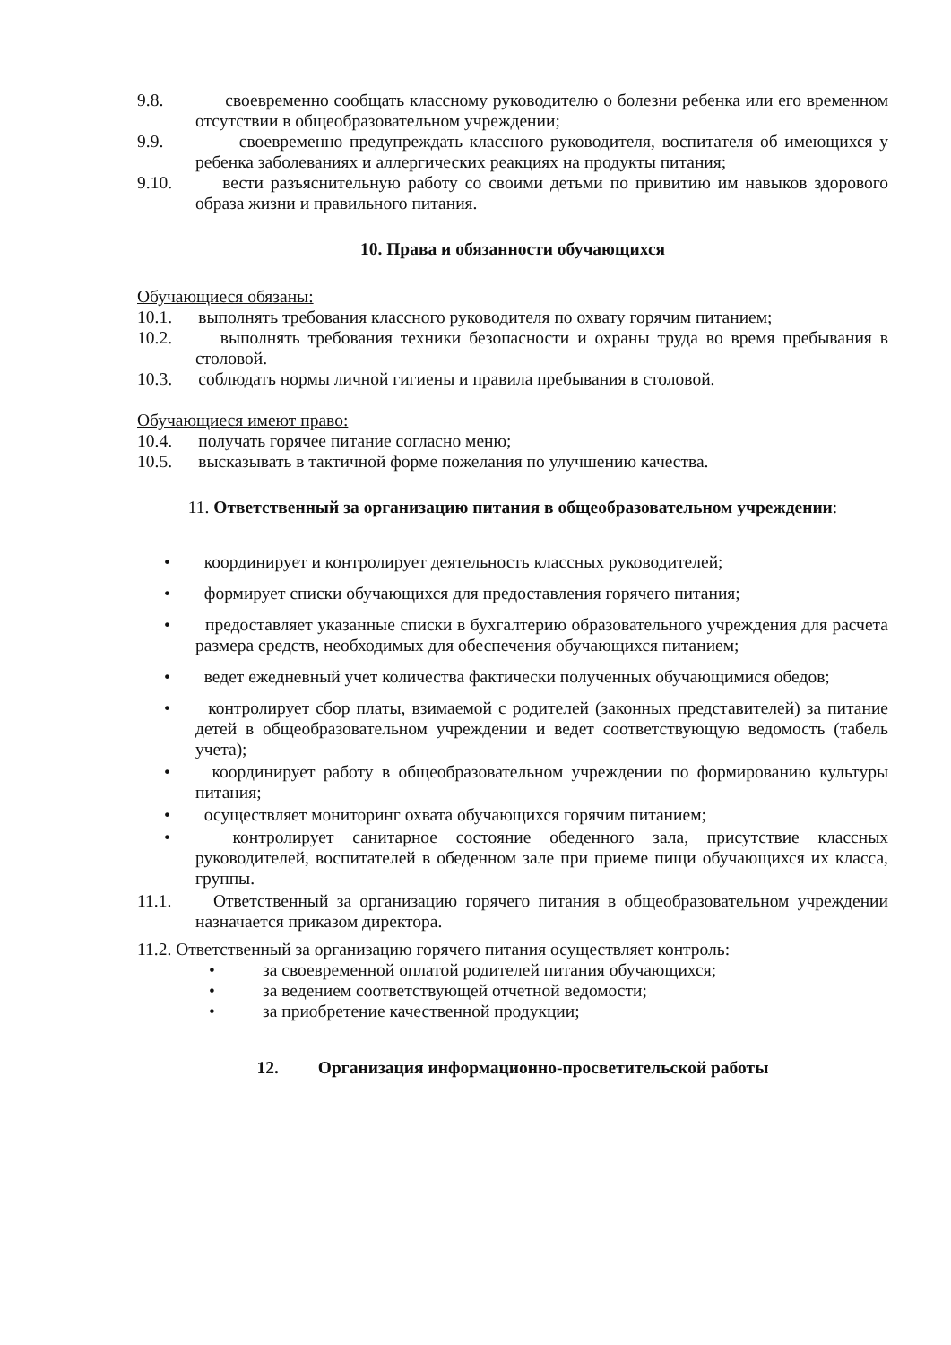9.8. своевременно сообщать классному руководителю о болезни ребенка или его временном отсутствии в общеобразовательном учреждении;
9.9. своевременно предупреждать классного руководителя, воспитателя об имеющихся у ребенка заболеваниях и аллергических реакциях на продукты питания;
9.10. вести разъяснительную работу со своими детьми по привитию им навыков здорового образа жизни и правильного питания.
10. Права и обязанности обучающихся
Обучающиеся обязаны:
10.1. выполнять требования классного руководителя по охвату горячим питанием;
10.2. выполнять требования техники безопасности и охраны труда во время пребывания в столовой.
10.3. соблюдать нормы личной гигиены и правила пребывания в столовой.
Обучающиеся имеют право:
10.4. получать горячее питание согласно меню;
10.5. высказывать в тактичной форме пожелания по улучшению качества.
11. Ответственный за организацию питания в общеобразовательном учреждении:
• координирует и контролирует деятельность классных руководителей;
• формирует списки обучающихся для предоставления горячего питания;
• предоставляет указанные списки в бухгалтерию образовательного учреждения для расчета размера средств, необходимых для обеспечения обучающихся питанием;
• ведет ежедневный учет количества фактически полученных обучающимися обедов;
• контролирует сбор платы, взимаемой с родителей (законных представителей) за питание детей в общеобразовательном учреждении и ведет соответствующую ведомость (табель учета);
• координирует работу в общеобразовательном учреждении по формированию культуры питания;
• осуществляет мониторинг охвата обучающихся горячим питанием;
• контролирует санитарное состояние обеденного зала, присутствие классных руководителей, воспитателей в обеденном зале при приеме пищи обучающихся их класса, группы.
11.1. Ответственный за организацию горячего питания в общеобразовательном учреждении назначается приказом директора.
11.2. Ответственный за организацию горячего питания осуществляет контроль:
• за своевременной оплатой родителей питания обучающихся;
• за ведением соответствующей отчетной ведомости;
• за приобретение качественной продукции;
12. Организация информационно-просветительской работы